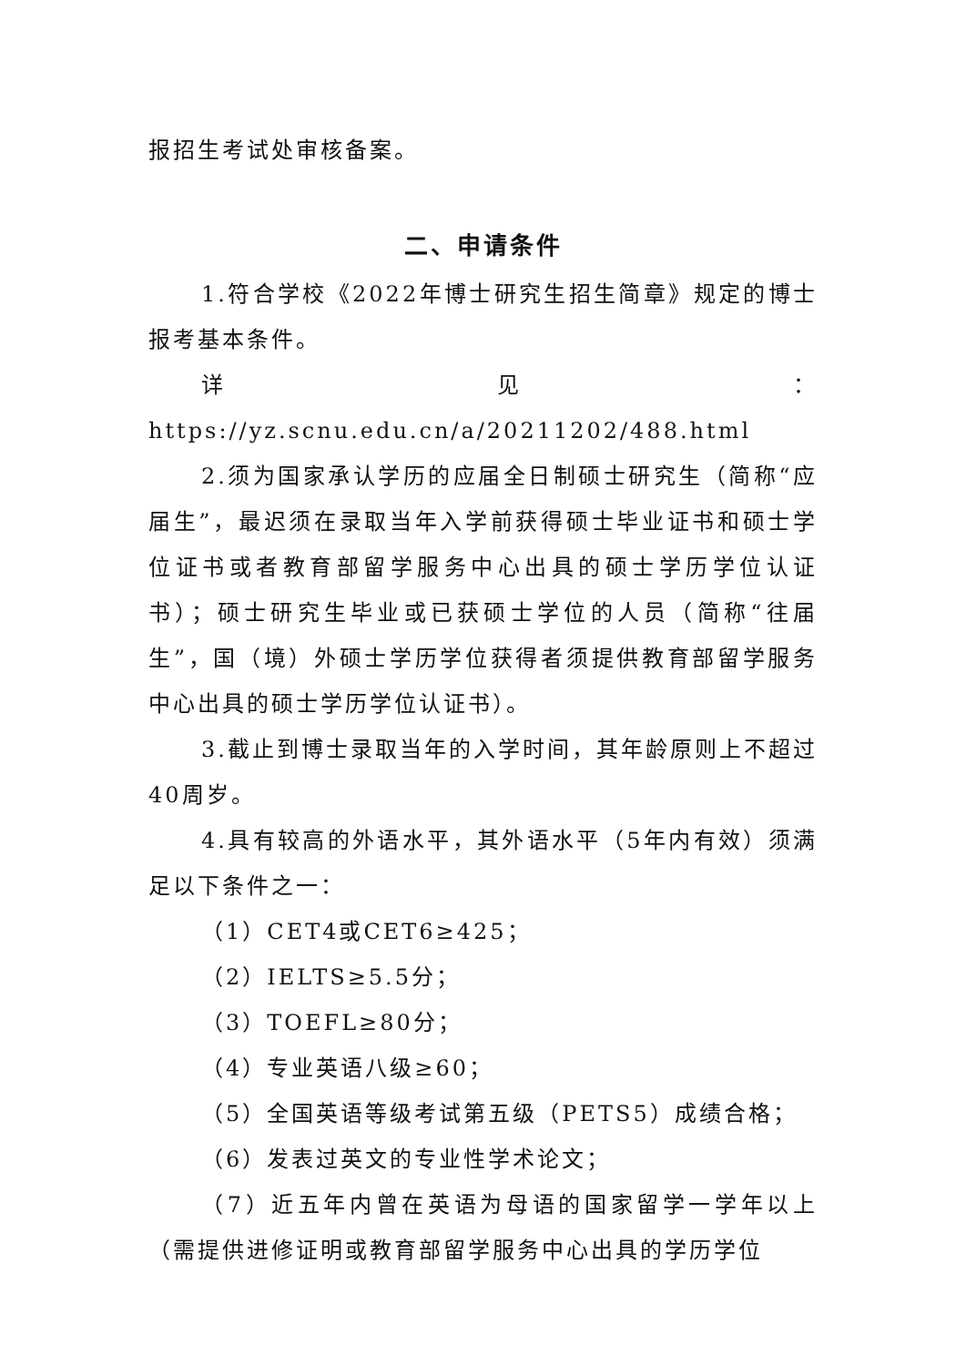报招生考试处审核备案。
二、申请条件
1.符合学校《2022年博士研究生招生简章》规定的博士报考基本条件。
详见：https://yz.scnu.edu.cn/a/20211202/488.html
2.须为国家承认学历的应届全日制硕士研究生（简称“应届生”，最迟须在录取当年入学前获得硕士毕业证书和硕士学位证书或者教育部留学服务中心出具的硕士学历学位认证书）；硕士研究生毕业或已获硕士学位的人员（简称“往届生”，国（境）外硕士学历学位获得者须提供教育部留学服务中心出具的硕士学历学位认证书）。
3.截止到博士录取当年的入学时间，其年龄原则上不超过40周岁。
4.具有较高的外语水平，其外语水平（5年内有效）须满足以下条件之一：
（1）CET4或CET6≥425；
（2）IELTS≥5.5分；
（3）TOEFL≥80分；
（4）专业英语八级≥60；
（5）全国英语等级考试第五级（PETS5）成绩合格；
（6）发表过英文的专业性学术论文；
（7）近五年内曾在英语为母语的国家留学一学年以上（需提供进修证明或教育部留学服务中心出具的学历学位